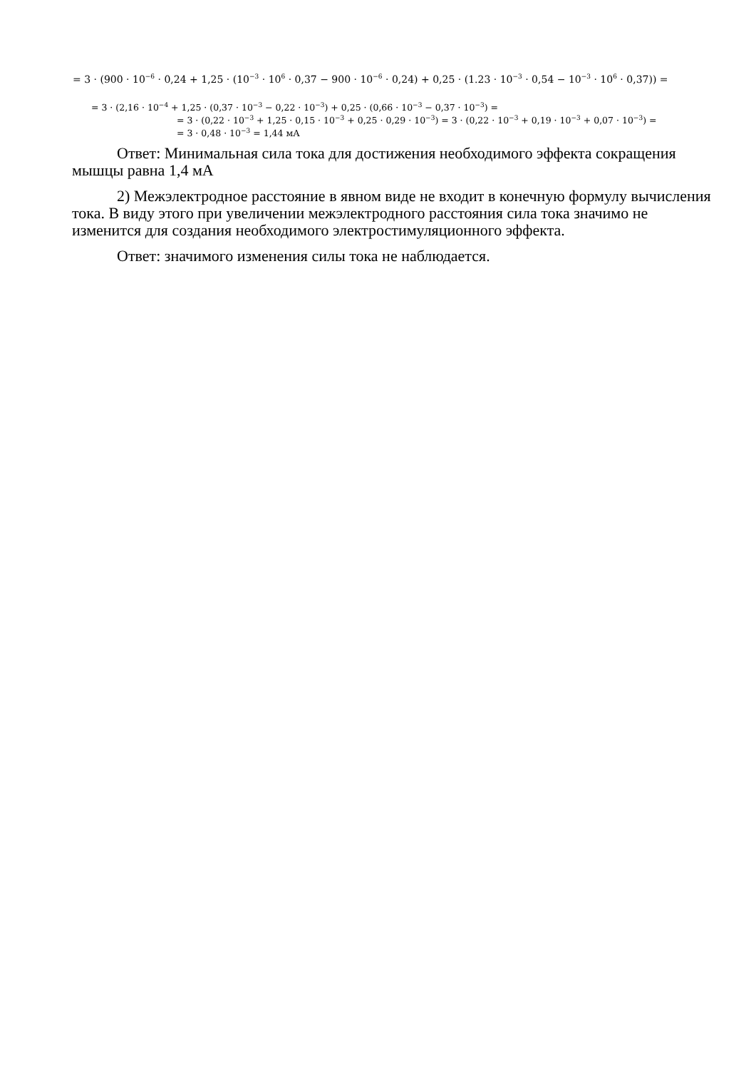= 3 · (900 · 10<sup>−6</sup> · 0,24 + 1,25 · (10<sup>−3</sup> · 10<sup>6</sup> · 0,37 − 900 · 10<sup>−6</sup> · 0,24) + 0,25 · (1.23 · 10<sup>−3</sup> · 0,54 − 10<sup>−3</sup> · 10<sup>6</sup> · 0,37)) =
= 3 · (2,16 · 10<sup>−4</sup> + 1,25 · (0,37 · 10<sup>−3</sup> − 0,22 · 10<sup>−3</sup>) + 0,25 · (0,66 · 10<sup>−3</sup> − 0,37 · 10<sup>−3</sup>) =
= 3 · (0,22 · 10<sup>−3</sup> + 1,25 · 0,15 · 10<sup>−3</sup> + 0,25 · 0,29 · 10<sup>−3</sup>) = 3 · (0,22 · 10<sup>−3</sup> + 0,19 · 10<sup>−3</sup> + 0,07 · 10<sup>−3</sup>) =
= 3 · 0,48 · 10<sup>−3</sup> = 1,44 мА
Ответ: Минимальная сила тока для достижения необходимого эффекта сокращения мышцы равна 1,4 мА
2) Межэлектродное расстояние в явном виде не входит в конечную формулу вычисления тока. В виду этого при увеличении межэлектродного расстояния сила тока значимо не изменится для создания необходимого электростимуляционного эффекта.
Ответ: значимого изменения силы тока не наблюдается.